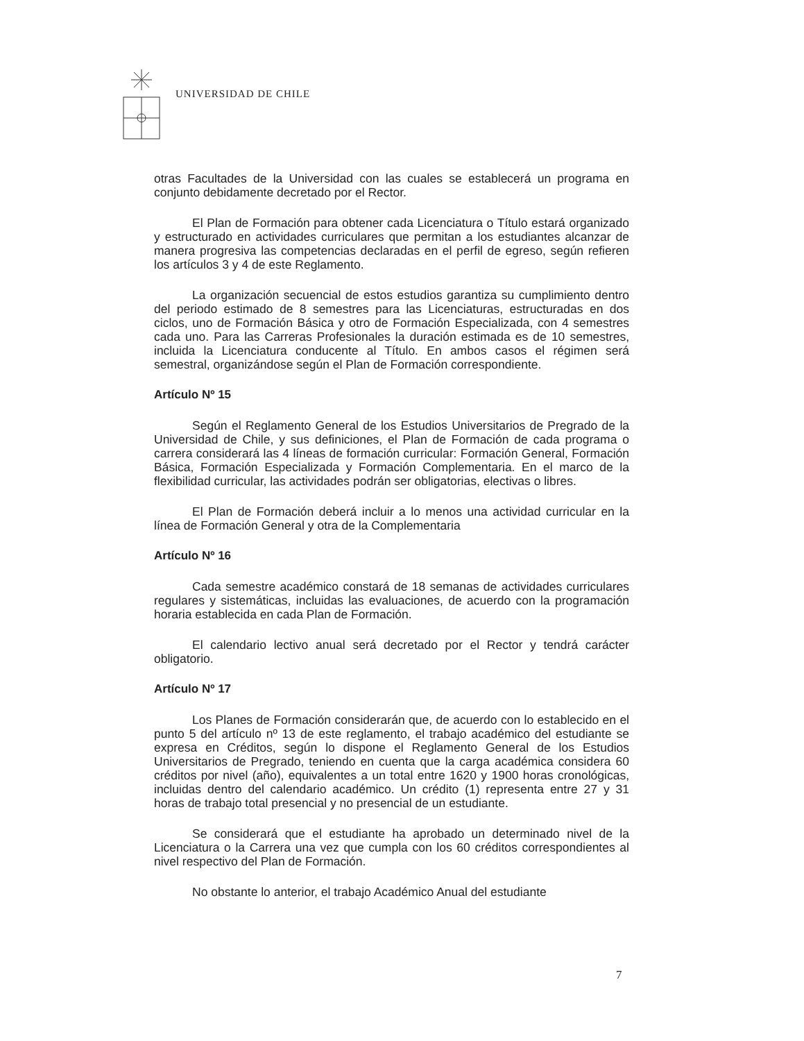UNIVERSIDAD DE CHILE
otras Facultades de la Universidad con las cuales se establecerá un programa en conjunto debidamente decretado por el Rector.
El Plan de Formación para obtener cada Licenciatura o Título estará organizado y estructurado en actividades curriculares que permitan a los estudiantes alcanzar de manera progresiva las competencias declaradas en el perfil de egreso, según refieren los artículos 3 y 4 de este Reglamento.
La organización secuencial de estos estudios garantiza su cumplimiento dentro del periodo estimado de 8 semestres para las Licenciaturas, estructuradas en dos ciclos, uno de Formación Básica y otro de Formación Especializada, con 4 semestres cada uno. Para las Carreras Profesionales la duración estimada es de 10 semestres, incluida la Licenciatura conducente al Título. En ambos casos el régimen será semestral, organizándose según el Plan de Formación correspondiente.
Artículo Nº 15
Según el Reglamento General de los Estudios Universitarios de Pregrado de la Universidad de Chile, y sus definiciones, el Plan de Formación de cada programa o carrera considerará las 4 líneas de formación curricular: Formación General, Formación Básica, Formación Especializada y Formación Complementaria. En el marco de la flexibilidad curricular, las actividades podrán ser obligatorias, electivas o libres.
El Plan de Formación deberá incluir a lo menos una actividad curricular en la línea de Formación General y otra de la Complementaria
Artículo Nº 16
Cada semestre académico constará de 18 semanas de actividades curriculares regulares y sistemáticas, incluidas las evaluaciones, de acuerdo con la programación horaria establecida en cada Plan de Formación.
El calendario lectivo anual será decretado por el Rector y tendrá carácter obligatorio.
Artículo Nº 17
Los Planes de Formación considerarán que, de acuerdo con lo establecido en el punto 5 del artículo nº 13 de este reglamento, el trabajo académico del estudiante se expresa en Créditos, según lo dispone el Reglamento General de los Estudios Universitarios de Pregrado, teniendo en cuenta que la carga académica considera 60 créditos por nivel (año), equivalentes a un total entre 1620 y 1900 horas cronológicas, incluidas dentro del calendario académico. Un crédito (1) representa entre 27 y 31 horas de trabajo total presencial y no presencial de un estudiante.
Se considerará que el estudiante ha aprobado un determinado nivel de la Licenciatura o la Carrera una vez que cumpla con los 60 créditos correspondientes al nivel respectivo del Plan de Formación.
No obstante lo anterior, el trabajo Académico Anual del estudiante
7